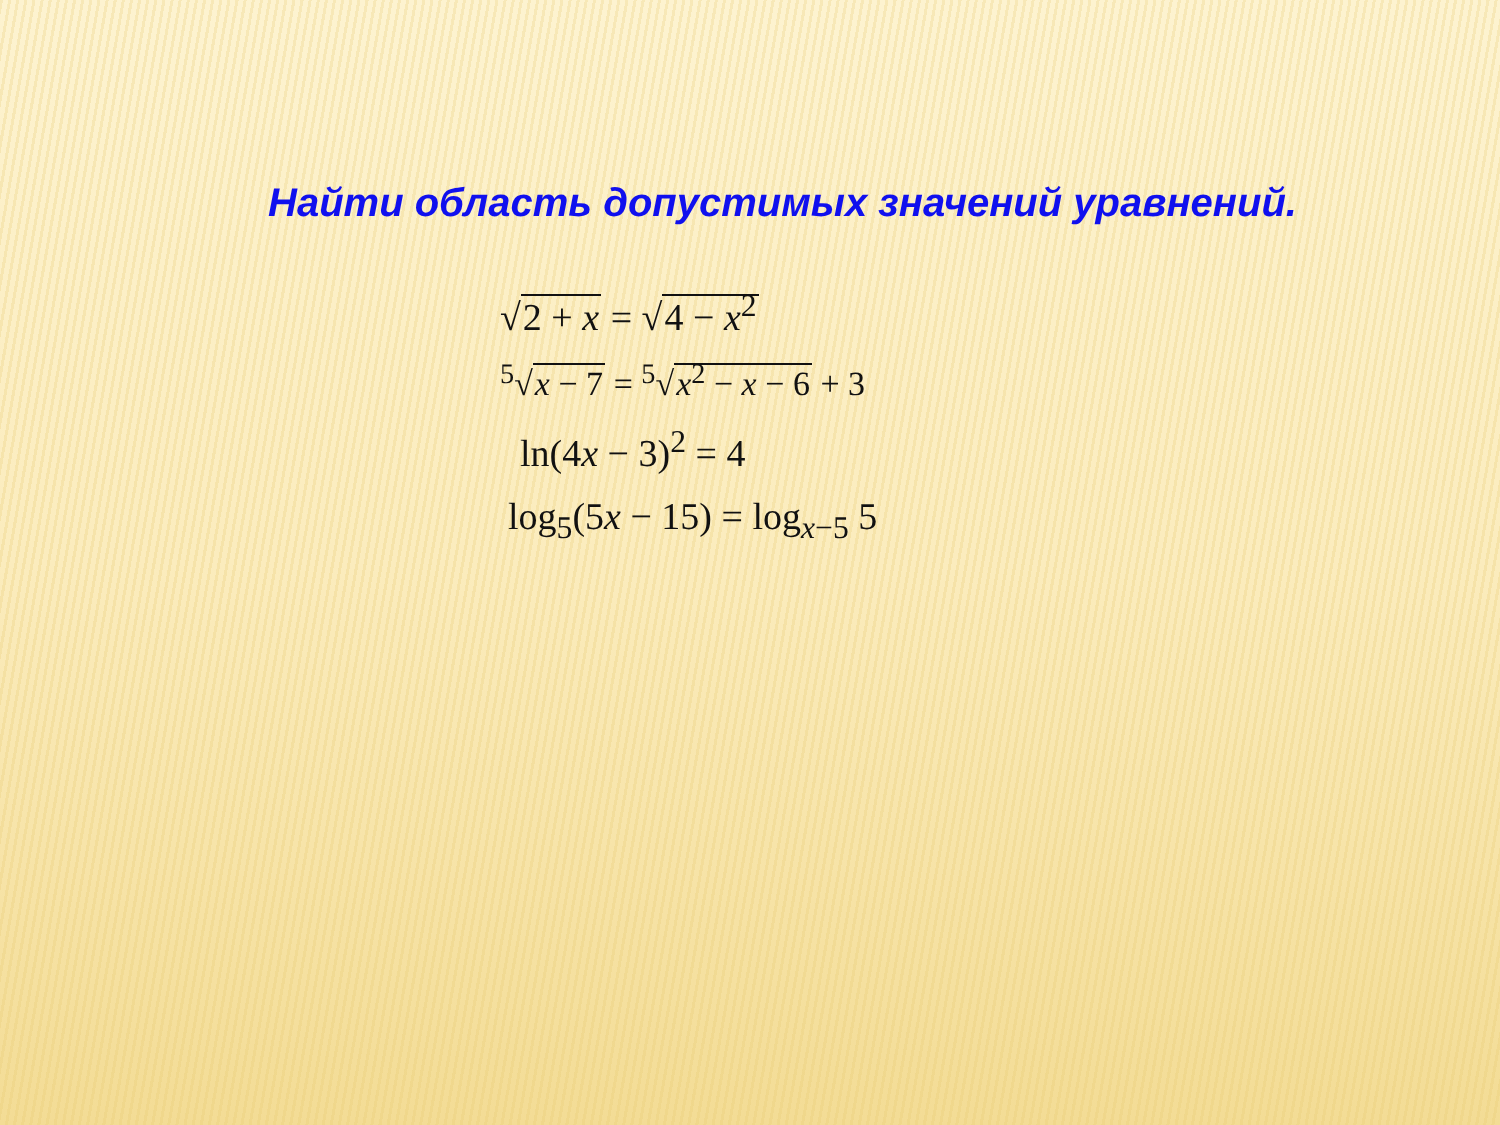Найти область допустимых значений уравнений.
√2 + x = √4 − x<sup>2</sup>
<sup>5</sup>√x − 7 = <sup>5</sup>√x<sup>2</sup> − x − 6 + 3
ln(4x − 3)<sup>2</sup> = 4
log<sub>5</sub>(5x − 15) = log<sub>x−5</sub> 5